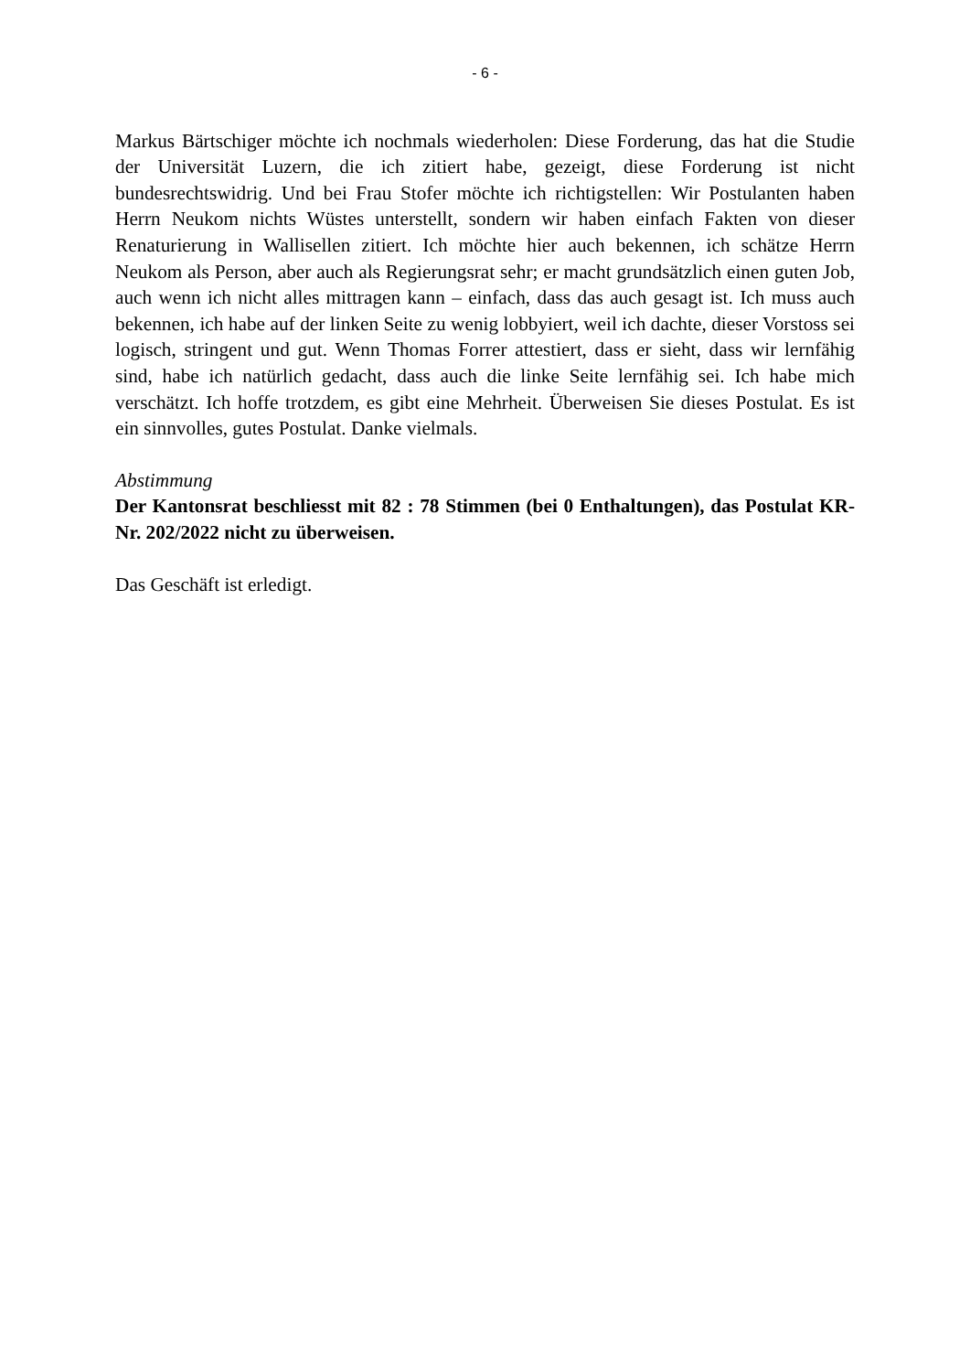- 6 -
Markus Bärtschiger möchte ich nochmals wiederholen: Diese Forderung, das hat die Studie der Universität Luzern, die ich zitiert habe, gezeigt, diese Forderung ist nicht bundesrechtswidrig. Und bei Frau Stofer möchte ich richtigstellen: Wir Postulanten haben Herrn Neukom nichts Wüstes unterstellt, sondern wir haben einfach Fakten von dieser Renaturierung in Wallisellen zitiert. Ich möchte hier auch bekennen, ich schätze Herrn Neukom als Person, aber auch als Regierungsrat sehr; er macht grundsätzlich einen guten Job, auch wenn ich nicht alles mittragen kann – einfach, dass das auch gesagt ist. Ich muss auch bekennen, ich habe auf der linken Seite zu wenig lobbyiert, weil ich dachte, dieser Vorstoss sei logisch, stringent und gut. Wenn Thomas Forrer attestiert, dass er sieht, dass wir lernfähig sind, habe ich natürlich gedacht, dass auch die linke Seite lernfähig sei. Ich habe mich verschätzt. Ich hoffe trotzdem, es gibt eine Mehrheit. Überweisen Sie dieses Postulat. Es ist ein sinnvolles, gutes Postulat. Danke vielmals.
Abstimmung
Der Kantonsrat beschliesst mit 82 : 78 Stimmen (bei 0 Enthaltungen), das Postulat KR-Nr. 202/2022 nicht zu überweisen.
Das Geschäft ist erledigt.